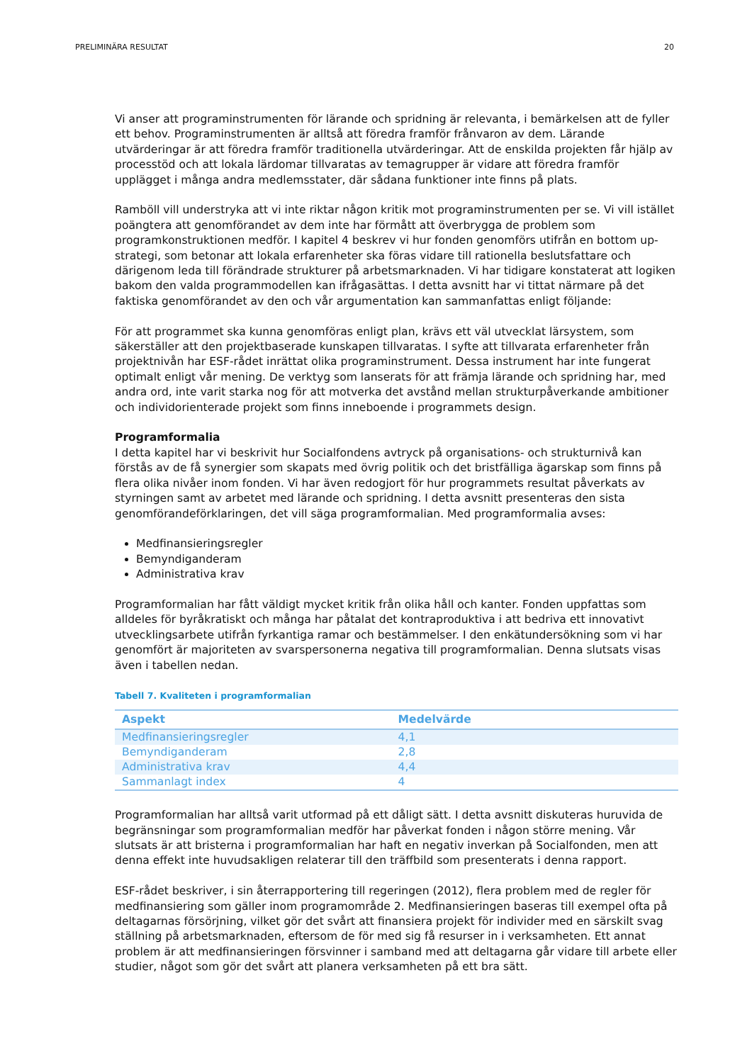PRELIMINÄRA RESULTAT 20
Vi anser att programinstrumenten för lärande och spridning är relevanta, i bemärkelsen att de fyller ett behov. Programinstrumenten är alltså att föredra framför frånvaron av dem. Lärande utvärderingar är att föredra framför traditionella utvärderingar. Att de enskilda projekten får hjälp av processtöd och att lokala lärdomar tillvaratas av temagrupper är vidare att föredra framför upplägget i många andra medlemsstater, där sådana funktioner inte finns på plats.
Ramböll vill understryka att vi inte riktar någon kritik mot programinstrumenten per se. Vi vill istället poängtera att genomförandet av dem inte har förmått att överbrygga de problem som programkonstruktionen medför. I kapitel 4 beskrev vi hur fonden genomförs utifrån en bottom up-strategi, som betonar att lokala erfarenheter ska föras vidare till rationella beslutsfattare och därigenom leda till förändrade strukturer på arbetsmarknaden. Vi har tidigare konstaterat att logiken bakom den valda programmodellen kan ifrågasättas. I detta avsnitt har vi tittat närmare på det faktiska genomförandet av den och vår argumentation kan sammanfattas enligt följande:
För att programmet ska kunna genomföras enligt plan, krävs ett väl utvecklat lärsystem, som säkerställer att den projektbaserade kunskapen tillvaratas. I syfte att tillvarata erfarenheter från projektnivån har ESF-rådet inrättat olika programinstrument. Dessa instrument har inte fungerat optimalt enligt vår mening. De verktyg som lanserats för att främja lärande och spridning har, med andra ord, inte varit starka nog för att motverka det avstånd mellan strukturpåverkande ambitioner och individorienterade projekt som finns inneboende i programmets design.
Programformalia
I detta kapitel har vi beskrivit hur Socialfondens avtryck på organisations- och strukturnivå kan förstås av de få synergier som skapats med övrig politik och det bristfälliga ägarskap som finns på flera olika nivåer inom fonden. Vi har även redogjort för hur programmets resultat påverkats av styrningen samt av arbetet med lärande och spridning. I detta avsnitt presenteras den sista genomförandeförklaringen, det vill säga programformalian. Med programformalia avses:
Medfinansieringsregler
Bemyndiganderam
Administrativa krav
Programformalian har fått väldigt mycket kritik från olika håll och kanter. Fonden uppfattas som alldeles för byråkratiskt och många har påtalat det kontraproduktiva i att bedriva ett innovativt utvecklingsarbete utifrån fyrkantiga ramar och bestämmelser. I den enkätundersökning som vi har genomfört är majoriteten av svarspersonerna negativa till programformalian. Denna slutsats visas även i tabellen nedan.
Tabell 7. Kvaliteten i programformalian
| Aspekt | Medelvärde |
| --- | --- |
| Medfinansieringsregler | 4,1 |
| Bemyndiganderam | 2,8 |
| Administrativa krav | 4,4 |
| Sammanlagt index | 4 |
Programformalian har alltså varit utformad på ett dåligt sätt. I detta avsnitt diskuteras huruvida de begränsningar som programformalian medför har påverkat fonden i någon större mening. Vår slutsats är att bristerna i programformalian har haft en negativ inverkan på Socialfonden, men att denna effekt inte huvudsakligen relaterar till den träffbild som presenterats i denna rapport.
ESF-rådet beskriver, i sin återrapportering till regeringen (2012), flera problem med de regler för medfinansiering som gäller inom programområde 2. Medfinansieringen baseras till exempel ofta på deltagarnas försörjning, vilket gör det svårt att finansiera projekt för individer med en särskilt svag ställning på arbetsmarknaden, eftersom de för med sig få resurser in i verksamheten. Ett annat problem är att medfinansieringen försvinner i samband med att deltagarna går vidare till arbete eller studier, något som gör det svårt att planera verksamheten på ett bra sätt.